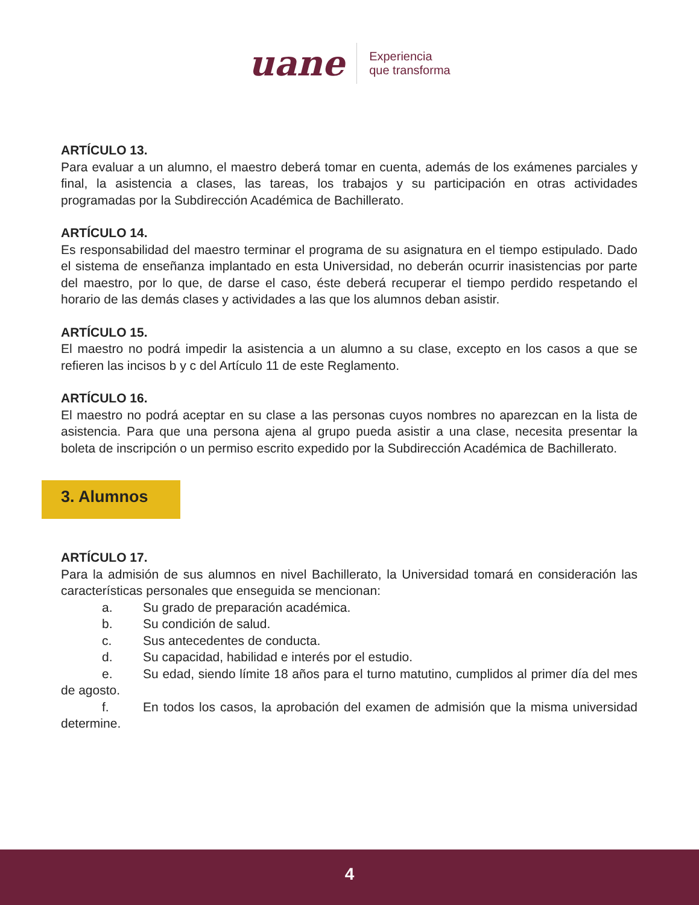uane
Experiencia
que transforma
ARTÍCULO 13.
Para evaluar a un alumno, el maestro deberá tomar en cuenta, además de los exámenes parciales y final, la asistencia a clases, las tareas, los trabajos y su participación en otras actividades programadas por la Subdirección Académica de Bachillerato.
ARTÍCULO 14.
Es responsabilidad del maestro terminar el programa de su asignatura en el tiempo estipulado. Dado el sistema de enseñanza implantado en esta Universidad, no deberán ocurrir inasistencias por parte del maestro, por lo que, de darse el caso, éste deberá recuperar el tiempo perdido respetando el horario de las demás clases y actividades a las que los alumnos deban asistir.
ARTÍCULO 15.
El maestro no podrá impedir la asistencia a un alumno a su clase, excepto en los casos a que se refieren las incisos b y c del Artículo 11 de este Reglamento.
ARTÍCULO 16.
El maestro no podrá aceptar en su clase a las personas cuyos nombres no aparezcan en la lista de asistencia. Para que una persona ajena al grupo pueda asistir a una clase, necesita presentar la boleta de inscripción o un permiso escrito expedido por la Subdirección Académica de Bachillerato.
3. Alumnos
ARTÍCULO 17.
Para la admisión de sus alumnos en nivel Bachillerato, la Universidad tomará en consideración las características personales que enseguida se mencionan:
a. Su grado de preparación académica.
b. Su condición de salud.
c. Sus antecedentes de conducta.
d. Su capacidad, habilidad e interés por el estudio.
e. Su edad, siendo límite 18 años para el turno matutino, cumplidos al primer día del mes de agosto.
f. En todos los casos, la aprobación del examen de admisión que la misma universidad determine.
4